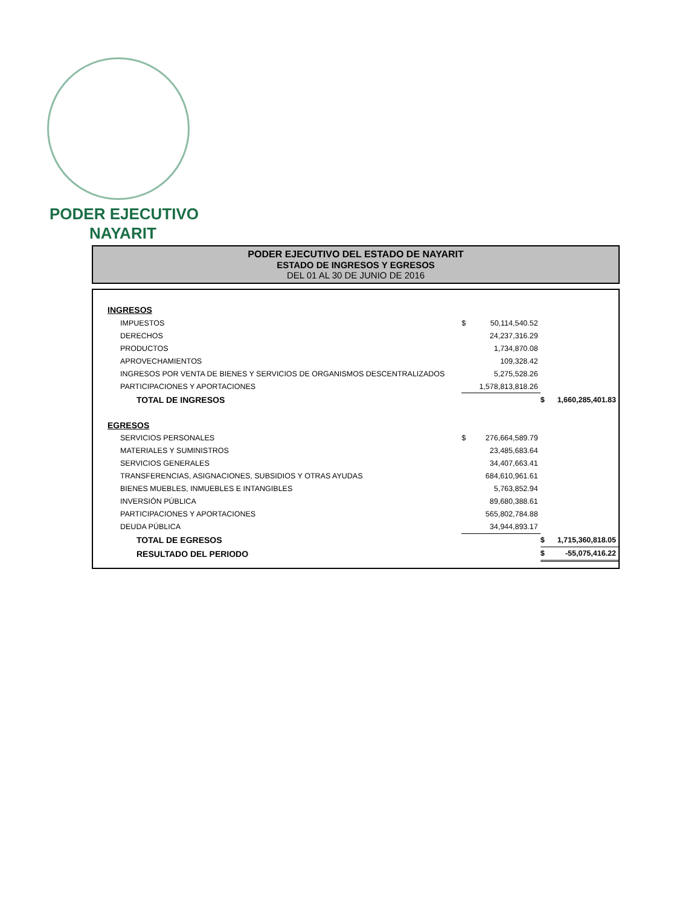PODER EJECUTIVO
NAYARIT
PODER EJECUTIVO DEL ESTADO DE NAYARIT
ESTADO DE INGRESOS Y EGRESOS
DEL 01 AL 30 DE JUNIO DE 2016
| INGRESOS | | | | |
| IMPUESTOS | $ | 50,114,540.52 | | |
| DERECHOS | | 24,237,316.29 | | |
| PRODUCTOS | | 1,734,870.08 | | |
| APROVECHAMIENTOS | | 109,328.42 | | |
| INGRESOS POR VENTA DE BIENES Y SERVICIOS DE ORGANISMOS DESCENTRALIZADOS | | 5,275,528.26 | | |
| PARTICIPACIONES Y APORTACIONES | | 1,578,813,818.26 | | |
| TOTAL DE INGRESOS | | | $ | 1,660,285,401.83 |
| EGRESOS | | | | |
| SERVICIOS PERSONALES | $ | 276,664,589.79 | | |
| MATERIALES Y SUMINISTROS | | 23,485,683.64 | | |
| SERVICIOS GENERALES | | 34,407,663.41 | | |
| TRANSFERENCIAS, ASIGNACIONES, SUBSIDIOS Y OTRAS AYUDAS | | 684,610,961.61 | | |
| BIENES MUEBLES, INMUEBLES E INTANGIBLES | | 5,763,852.94 | | |
| INVERSIÓN PÚBLICA | | 89,680,388.61 | | |
| PARTICIPACIONES Y APORTACIONES | | 565,802,784.88 | | |
| DEUDA PÚBLICA | | 34,944,893.17 | | |
| TOTAL DE EGRESOS | | | $ | 1,715,360,818.05 |
| RESULTADO DEL PERIODO | | | $ | -55,075,416.22 |